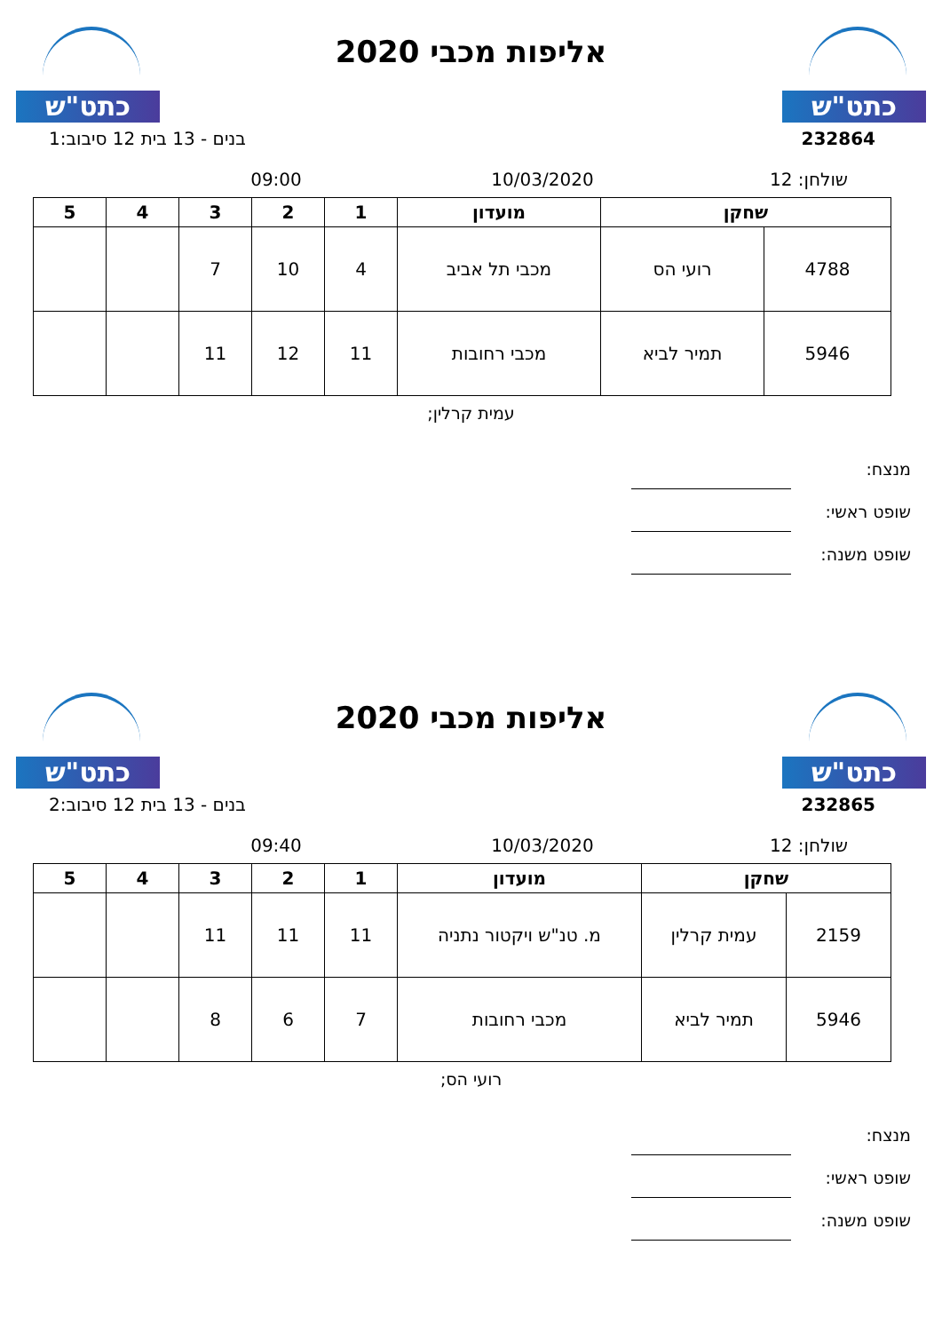כתט"ש
אליפות מכבי 2020
כתט"ש
232864 בנים - 13 בית 12 סיבוב:1
שולחן: 12 10/03/2020 09:00
| שחקן | | מועדון | 1 | 2 | 3 | 4 | 5 |
| --- | --- | --- | --- | --- | --- | --- | --- |
| 4788 | רועי הס | מכבי תל אביב | 4 | 10 | 7 | | |
| 5946 | תמיר לביא | מכבי רחובות | 11 | 12 | 11 | | |
עמית קרלין;
מנצח:
שופט ראשי:
שופט משנה:
כתט"ש
אליפות מכבי 2020
כתט"ש
232865 בנים - 13 בית 12 סיבוב:2
שולחן: 12 10/03/2020 09:40
| שחקן | | מועדון | 1 | 2 | 3 | 4 | 5 |
| --- | --- | --- | --- | --- | --- | --- | --- |
| 2159 | עמית קרלין | מ. טנ"ש ויקטור נתניה | 11 | 11 | 11 | | |
| 5946 | תמיר לביא | מכבי רחובות | 7 | 6 | 8 | | |
רועי הס;
מנצח:
שופט ראשי:
שופט משנה: